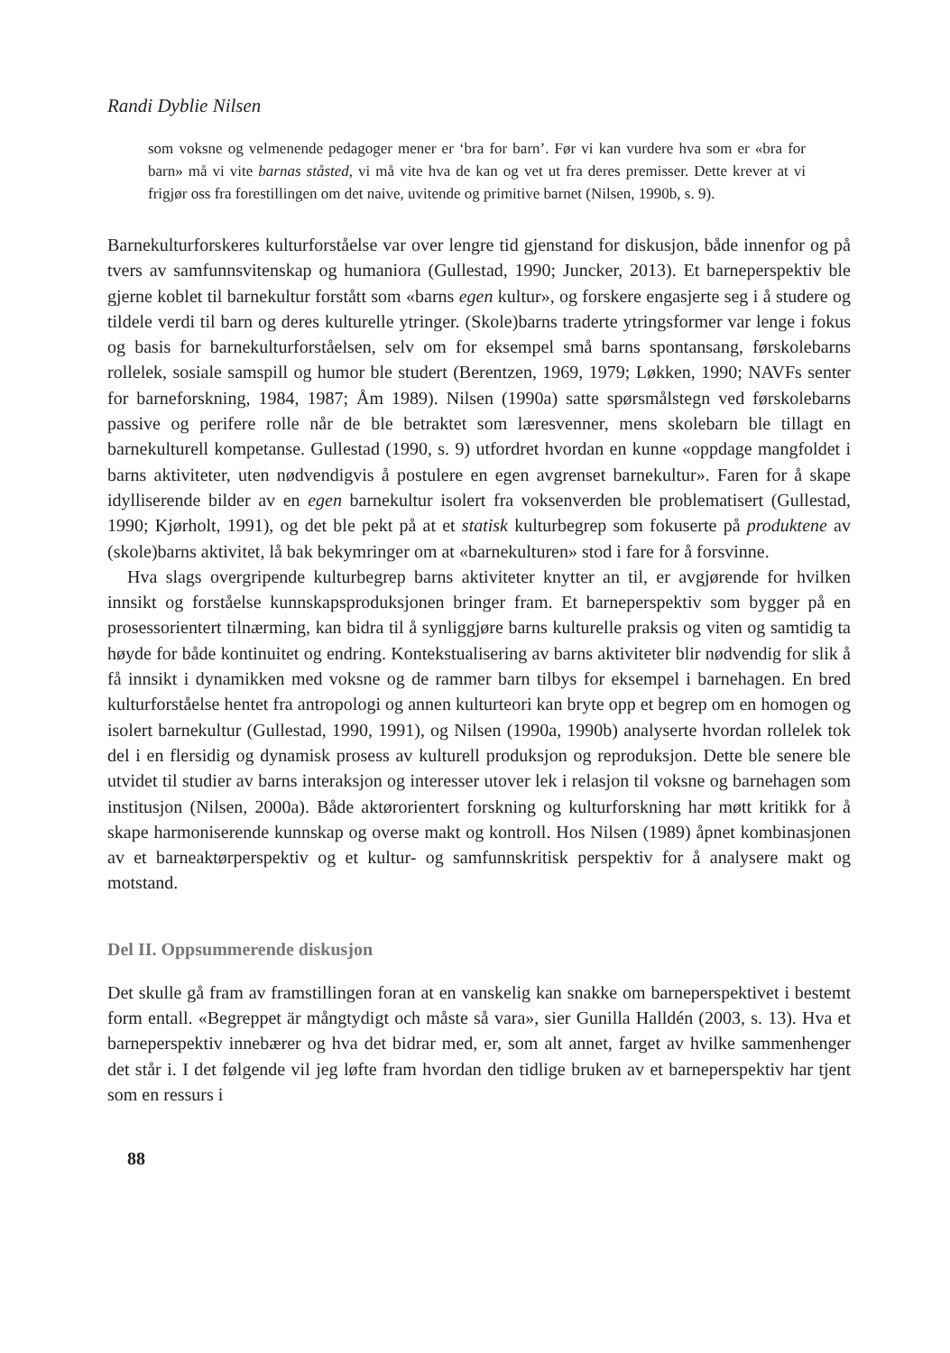Randi Dyblie Nilsen
som voksne og velmenende pedagoger mener er ‘bra for barn’. Før vi kan vurdere hva som er «bra for barn» må vi vite barnas ståsted, vi må vite hva de kan og vet ut fra deres premisser. Dette krever at vi frigjør oss fra forestillingen om det naive, uvitende og primitive barnet (Nilsen, 1990b, s. 9).
Barnekulturforskeres kulturforståelse var over lengre tid gjenstand for diskusjon, både innenfor og på tvers av samfunnsvitenskap og humaniora (Gullestad, 1990; Juncker, 2013). Et barneperspektiv ble gjerne koblet til barnekultur forstått som «barns egen kultur», og forskere engasjerte seg i å studere og tildele verdi til barn og deres kulturelle ytringer. (Skole)barns traderte ytringsformer var lenge i fokus og basis for barnekulturforståelsen, selv om for eksempel små barns spontansang, førskolebarns rollelek, sosiale samspill og humor ble studert (Berentzen, 1969, 1979; Løkken, 1990; NAVFs senter for barneforskning, 1984, 1987; Åm 1989). Nilsen (1990a) satte spørsmålstegn ved førskolebarns passive og perifere rolle når de ble betraktet som læresvenner, mens skolebarn ble tillagt en barnekulturell kompetanse. Gullestad (1990, s. 9) utfordret hvordan en kunne «oppdage mangfoldet i barns aktiviteter, uten nødvendigvis å postulere en egen avgrenset barnekultur». Faren for å skape idylliserende bilder av en egen barnekultur isolert fra voksenverden ble problematisert (Gullestad, 1990; Kjørholt, 1991), og det ble pekt på at et statisk kulturbegrep som fokuserte på produktene av (skole)barns aktivitet, lå bak bekymringer om at «barnekulturen» stod i fare for å forsvinne.
Hva slags overgripende kulturbegrep barns aktiviteter knytter an til, er avgjørende for hvilken innsikt og forståelse kunnskapsproduksjonen bringer fram. Et barneperspektiv som bygger på en prosessorientert tilnærming, kan bidra til å synliggjøre barns kulturelle praksis og viten og samtidig ta høyde for både kontinuitet og endring. Kontekstualisering av barns aktiviteter blir nødvendig for slik å få innsikt i dynamikken med voksne og de rammer barn tilbys for eksempel i barnehagen. En bred kulturforståelse hentet fra antropologi og annen kulturteori kan bryte opp et begrep om en homogen og isolert barnekultur (Gullestad, 1990, 1991), og Nilsen (1990a, 1990b) analyserte hvordan rollelek tok del i en flersidig og dynamisk prosess av kulturell produksjon og reproduksjon. Dette ble senere ble utvidet til studier av barns interaksjon og interesser utover lek i relasjon til voksne og barnehagen som institusjon (Nilsen, 2000a). Både aktørorientert forskning og kulturforskning har møtt kritikk for å skape harmoniserende kunnskap og overse makt og kontroll. Hos Nilsen (1989) åpnet kombinasjonen av et barneaktørperspektiv og et kultur- og samfunnskritisk perspektiv for å analysere makt og motstand.
Del II. Oppsummerende diskusjon
Det skulle gå fram av framstillingen foran at en vanskelig kan snakke om barneperspektivet i bestemt form entall. «Begreppet är mångtydigt och måste så vara», sier Gunilla Halldén (2003, s. 13). Hva et barneperspektiv innebærer og hva det bidrar med, er, som alt annet, farget av hvilke sammenhenger det står i. I det følgende vil jeg løfte fram hvordan den tidlige bruken av et barneperspektiv har tjent som en ressurs i
88